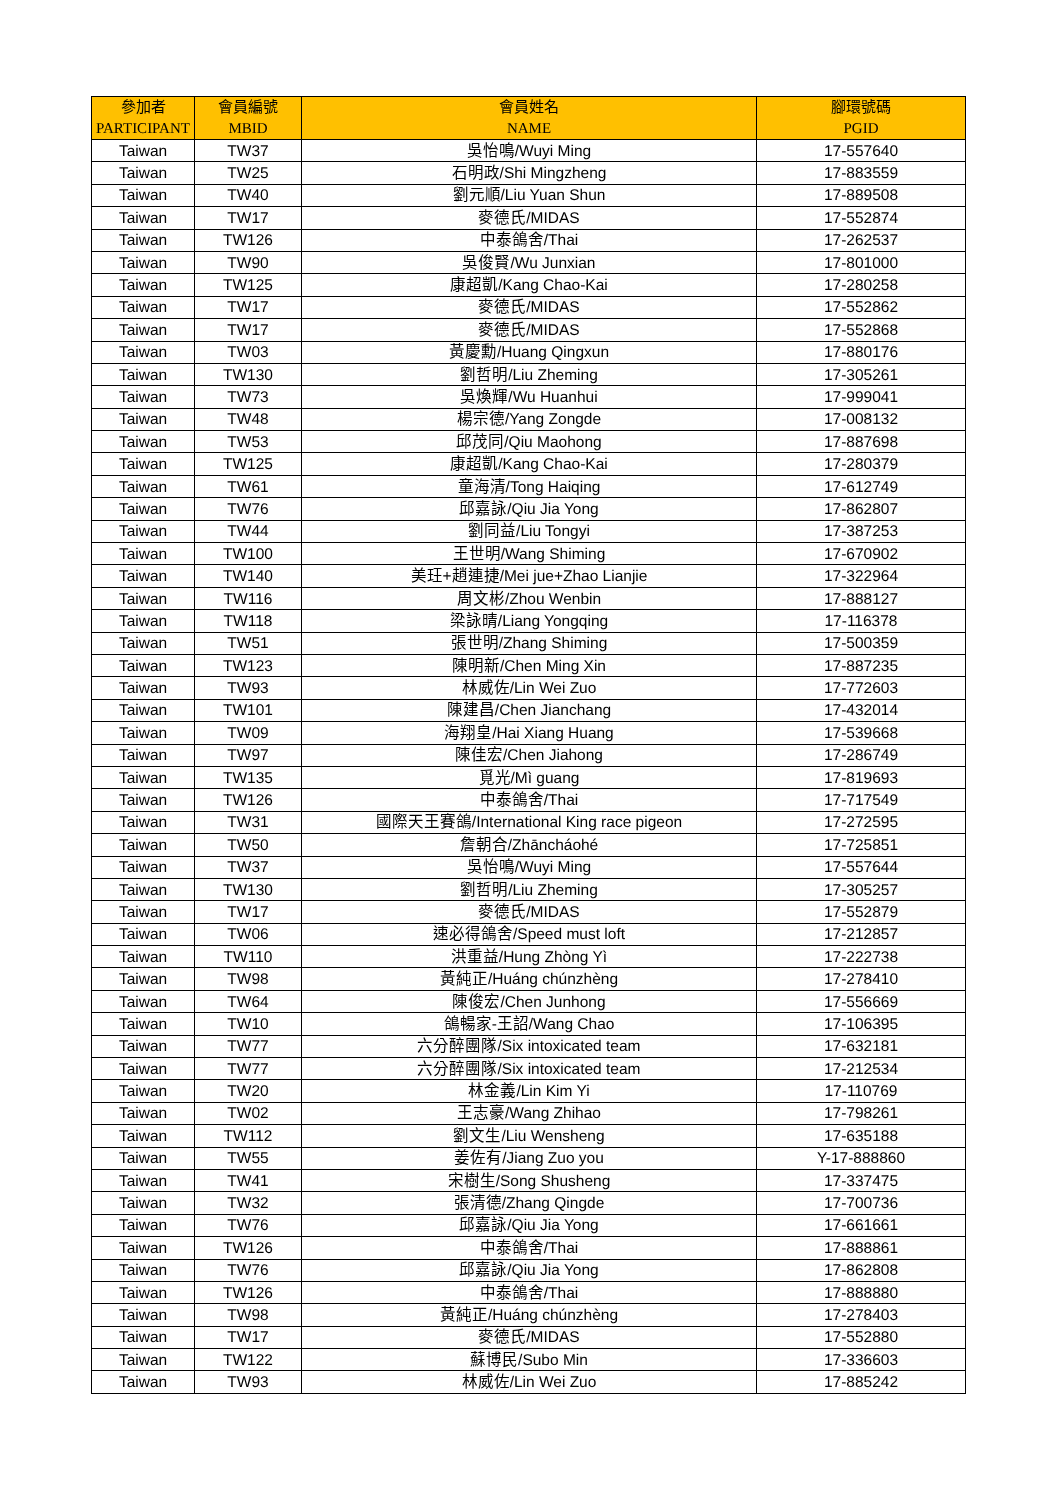| 參加者 PARTICIPANT | 會員編號 MBID | 會員姓名 NAME | 腳環號碼 PGID |
| --- | --- | --- | --- |
| Taiwan | TW37 | 吳怡鳴/Wuyi Ming | 17-557640 |
| Taiwan | TW25 | 石明政/Shi Mingzheng | 17-883559 |
| Taiwan | TW40 | 劉元順/Liu Yuan Shun | 17-889508 |
| Taiwan | TW17 | 麥德氏/MIDAS | 17-552874 |
| Taiwan | TW126 | 中泰鴿舍/Thai | 17-262537 |
| Taiwan | TW90 | 吳俊賢/Wu Junxian | 17-801000 |
| Taiwan | TW125 | 康超凱/Kang Chao-Kai | 17-280258 |
| Taiwan | TW17 | 麥德氏/MIDAS | 17-552862 |
| Taiwan | TW17 | 麥德氏/MIDAS | 17-552868 |
| Taiwan | TW03 | 黃慶勳/Huang Qingxun | 17-880176 |
| Taiwan | TW130 | 劉哲明/Liu Zheming | 17-305261 |
| Taiwan | TW73 | 吳煥輝/Wu Huanhui | 17-999041 |
| Taiwan | TW48 | 楊宗德/Yang Zongde | 17-008132 |
| Taiwan | TW53 | 邱茂同/Qiu Maohong | 17-887698 |
| Taiwan | TW125 | 康超凱/Kang Chao-Kai | 17-280379 |
| Taiwan | TW61 | 童海清/Tong Haiqing | 17-612749 |
| Taiwan | TW76 | 邱嘉詠/Qiu Jia Yong | 17-862807 |
| Taiwan | TW44 | 劉同益/Liu Tongyi | 17-387253 |
| Taiwan | TW100 | 王世明/Wang Shiming | 17-670902 |
| Taiwan | TW140 | 美玨+趙連捷/Mei jue+Zhao Lianjie | 17-322964 |
| Taiwan | TW116 | 周文彬/Zhou Wenbin | 17-888127 |
| Taiwan | TW118 | 梁詠晴/Liang Yongqing | 17-116378 |
| Taiwan | TW51 | 張世明/Zhang Shiming | 17-500359 |
| Taiwan | TW123 | 陳明新/Chen Ming Xin | 17-887235 |
| Taiwan | TW93 | 林威佐/Lin Wei Zuo | 17-772603 |
| Taiwan | TW101 | 陳建昌/Chen Jianchang | 17-432014 |
| Taiwan | TW09 | 海翔皇/Hai Xiang Huang | 17-539668 |
| Taiwan | TW97 | 陳佳宏/Chen Jiahong | 17-286749 |
| Taiwan | TW135 | 覓光/Mì guang | 17-819693 |
| Taiwan | TW126 | 中泰鴿舍/Thai | 17-717549 |
| Taiwan | TW31 | 國際天王賽鴿/International King race pigeon | 17-272595 |
| Taiwan | TW50 | 詹朝合/Zhāncháohé | 17-725851 |
| Taiwan | TW37 | 吳怡鳴/Wuyi Ming | 17-557644 |
| Taiwan | TW130 | 劉哲明/Liu Zheming | 17-305257 |
| Taiwan | TW17 | 麥德氏/MIDAS | 17-552879 |
| Taiwan | TW06 | 速必得鴿舍/Speed must loft | 17-212857 |
| Taiwan | TW110 | 洪重益/Hung Zhòng Yì | 17-222738 |
| Taiwan | TW98 | 黃純正/Huáng chúnzhèng | 17-278410 |
| Taiwan | TW64 | 陳俊宏/Chen Junhong | 17-556669 |
| Taiwan | TW10 | 鴿暢家-王詔/Wang Chao | 17-106395 |
| Taiwan | TW77 | 六分醉團隊/Six intoxicated team | 17-632181 |
| Taiwan | TW77 | 六分醉團隊/Six intoxicated team | 17-212534 |
| Taiwan | TW20 | 林金義/Lin Kim Yi | 17-110769 |
| Taiwan | TW02 | 王志豪/Wang Zhihao | 17-798261 |
| Taiwan | TW112 | 劉文生/Liu Wensheng | 17-635188 |
| Taiwan | TW55 | 姜佐有/Jiang Zuo you | Y-17-888860 |
| Taiwan | TW41 | 宋樹生/Song Shusheng | 17-337475 |
| Taiwan | TW32 | 張清德/Zhang Qingde | 17-700736 |
| Taiwan | TW76 | 邱嘉詠/Qiu Jia Yong | 17-661661 |
| Taiwan | TW126 | 中泰鴿舍/Thai | 17-888861 |
| Taiwan | TW76 | 邱嘉詠/Qiu Jia Yong | 17-862808 |
| Taiwan | TW126 | 中泰鴿舍/Thai | 17-888880 |
| Taiwan | TW98 | 黃純正/Huáng chúnzhèng | 17-278403 |
| Taiwan | TW17 | 麥德氏/MIDAS | 17-552880 |
| Taiwan | TW122 | 蘇博民/Subo Min | 17-336603 |
| Taiwan | TW93 | 林威佐/Lin Wei Zuo | 17-885242 |